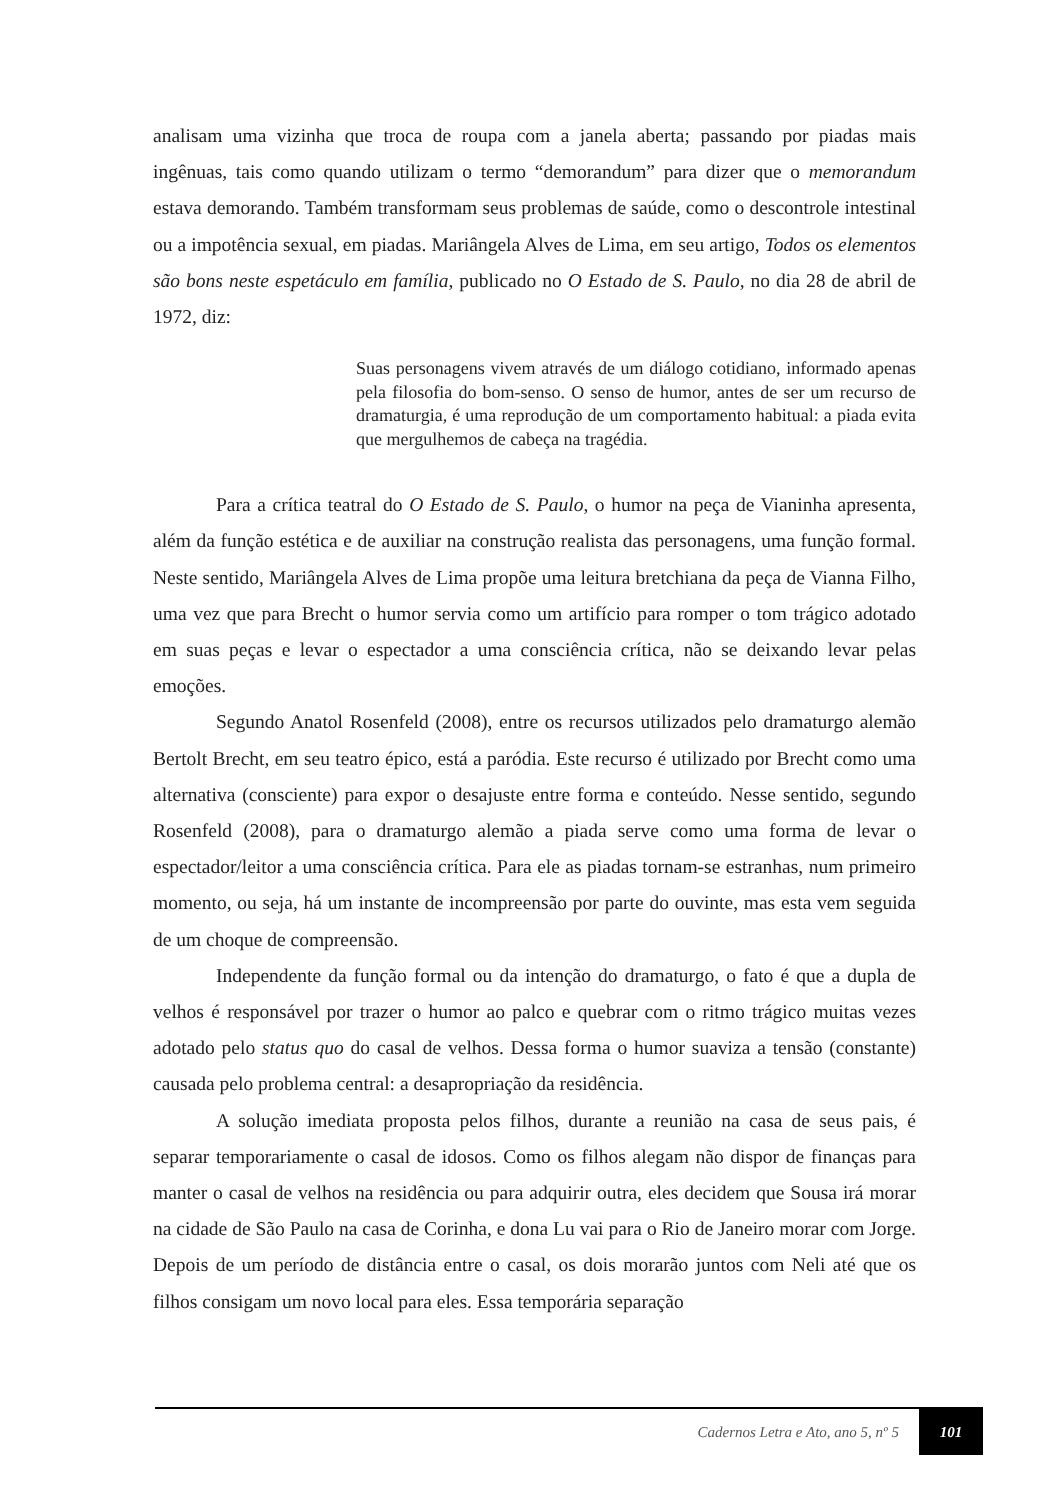analisam uma vizinha que troca de roupa com a janela aberta; passando por piadas mais ingênuas, tais como quando utilizam o termo “demorandum” para dizer que o memorandum estava demorando. Também transformam seus problemas de saúde, como o descontrole intestinal ou a impotência sexual, em piadas. Mariângela Alves de Lima, em seu artigo, Todos os elementos são bons neste espetáculo em família, publicado no O Estado de S. Paulo, no dia 28 de abril de 1972, diz:
Suas personagens vivem através de um diálogo cotidiano, informado apenas pela filosofia do bom-senso. O senso de humor, antes de ser um recurso de dramaturgia, é uma reprodução de um comportamento habitual: a piada evita que mergulhemos de cabeça na tragédia.
Para a crítica teatral do O Estado de S. Paulo, o humor na peça de Vianinha apresenta, além da função estética e de auxiliar na construção realista das personagens, uma função formal. Neste sentido, Mariângela Alves de Lima propõe uma leitura bretchiana da peça de Vianna Filho, uma vez que para Brecht o humor servia como um artifício para romper o tom trágico adotado em suas peças e levar o espectador a uma consciência crítica, não se deixando levar pelas emoções.
Segundo Anatol Rosenfeld (2008), entre os recursos utilizados pelo dramaturgo alemão Bertolt Brecht, em seu teatro épico, está a paródia. Este recurso é utilizado por Brecht como uma alternativa (consciente) para expor o desajuste entre forma e conteúdo. Nesse sentido, segundo Rosenfeld (2008), para o dramaturgo alemão a piada serve como uma forma de levar o espectador/leitor a uma consciência crítica. Para ele as piadas tornam-se estranhas, num primeiro momento, ou seja, há um instante de incompreensão por parte do ouvinte, mas esta vem seguida de um choque de compreensão.
Independente da função formal ou da intenção do dramaturgo, o fato é que a dupla de velhos é responsável por trazer o humor ao palco e quebrar com o ritmo trágico muitas vezes adotado pelo status quo do casal de velhos. Dessa forma o humor suaviza a tensão (constante) causada pelo problema central: a desapropriação da residência.
A solução imediata proposta pelos filhos, durante a reunião na casa de seus pais, é separar temporariamente o casal de idosos. Como os filhos alegam não dispor de finanças para manter o casal de velhos na residência ou para adquirir outra, eles decidem que Sousa irá morar na cidade de São Paulo na casa de Corinha, e dona Lu vai para o Rio de Janeiro morar com Jorge. Depois de um período de distância entre o casal, os dois morarão juntos com Neli até que os filhos consigam um novo local para eles. Essa temporária separação
Cadernos Letra e Ato, ano 5, nº 5 101